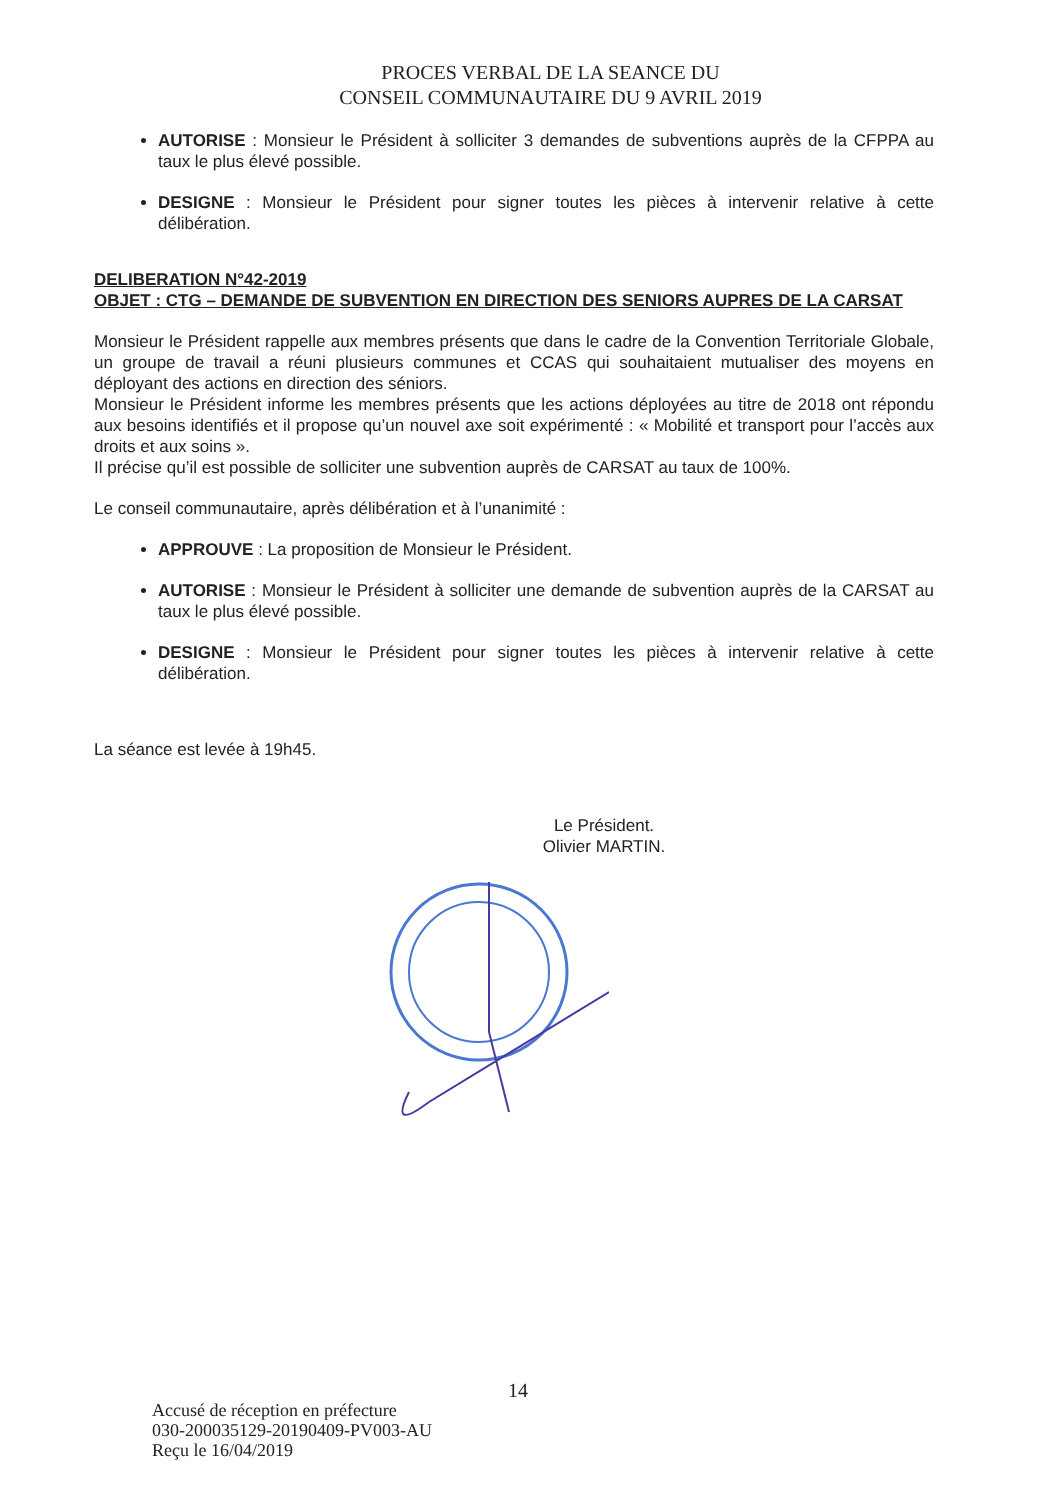PROCES VERBAL DE LA SEANCE DU
CONSEIL COMMUNAUTAIRE DU 9 AVRIL 2019
AUTORISE : Monsieur le Président à solliciter 3 demandes de subventions auprès de la CFPPA au taux le plus élevé possible.
DESIGNE : Monsieur le Président pour signer toutes les pièces à intervenir relative à cette délibération.
DELIBERATION N°42-2019
OBJET : CTG – DEMANDE DE SUBVENTION EN DIRECTION DES SENIORS AUPRES DE LA CARSAT
Monsieur le Président rappelle aux membres présents que dans le cadre de la Convention Territoriale Globale, un groupe de travail a réuni plusieurs communes et CCAS qui souhaitaient mutualiser des moyens en déployant des actions en direction des séniors.
Monsieur le Président informe les membres présents que les actions déployées au titre de 2018 ont répondu aux besoins identifiés et il propose qu’un nouvel axe soit expérimenté : « Mobilité et transport pour l’accès aux droits et aux soins ».
Il précise qu’il est possible de solliciter une subvention auprès de CARSAT au taux de 100%.
Le conseil communautaire, après délibération et à l’unanimité :
APPROUVE : La proposition de Monsieur le Président.
AUTORISE : Monsieur le Président à solliciter une demande de subvention auprès de la CARSAT au taux le plus élevé possible.
DESIGNE : Monsieur le Président pour signer toutes les pièces à intervenir relative à cette délibération.
La séance est levée à 19h45.
Le Président.
Olivier MARTIN.
14
Accusé de réception en préfecture
030-200035129-20190409-PV003-AU
Reçu le 16/04/2019